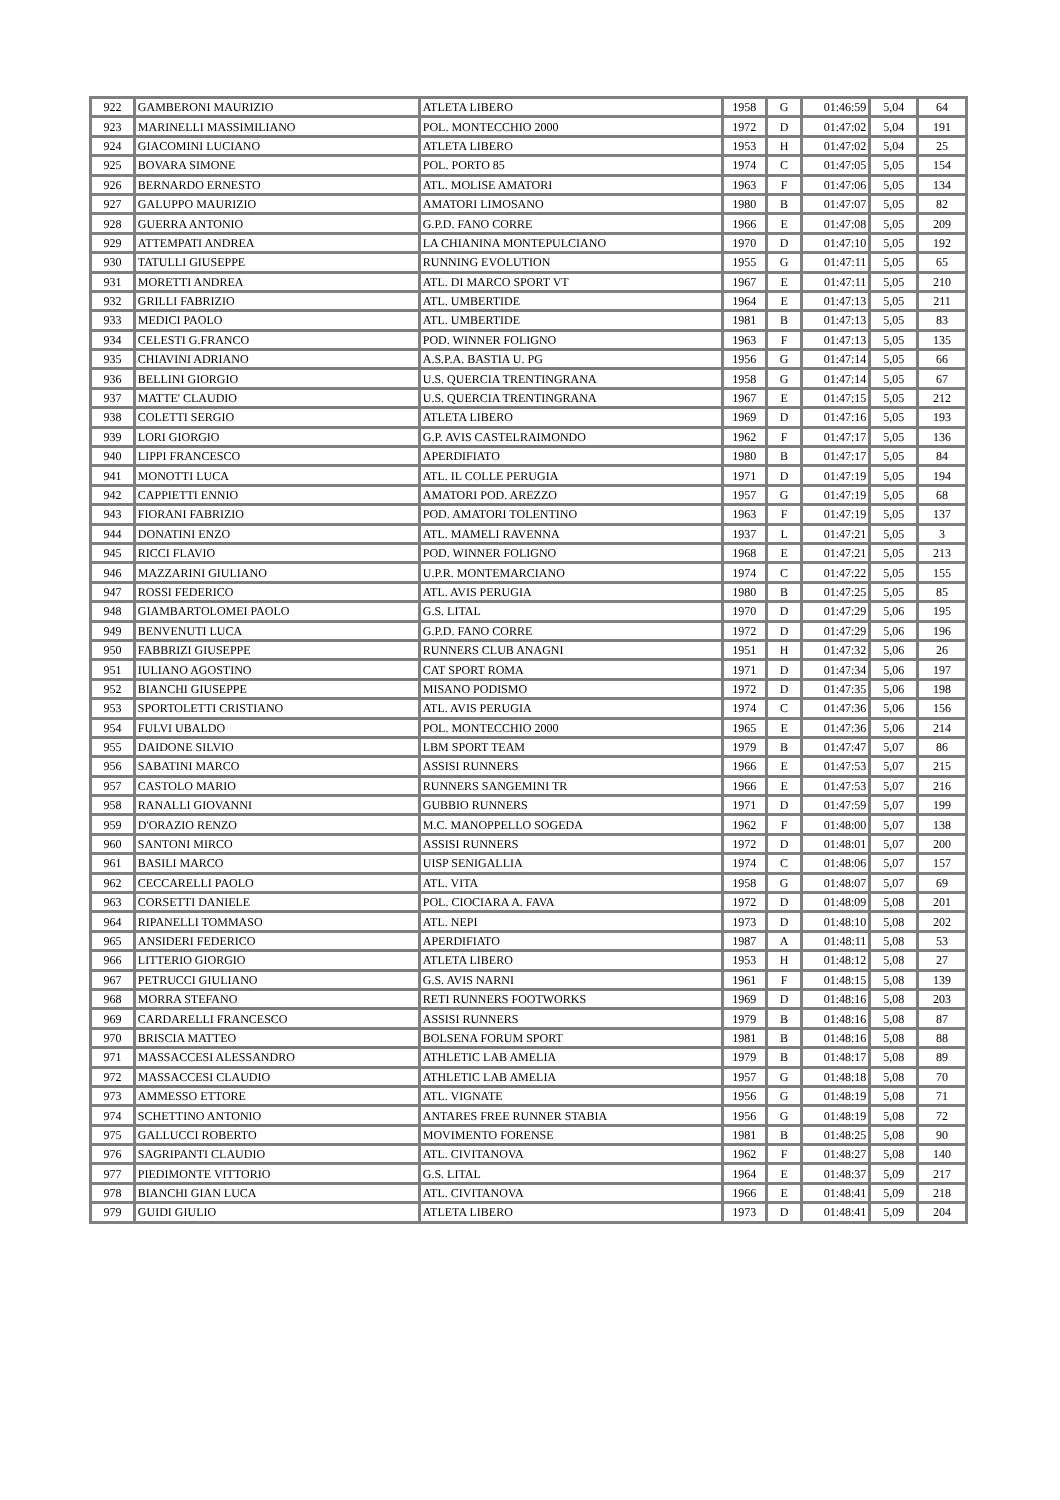| 922 | GAMBERONI MAURIZIO | ATLETA LIBERO | 1958 | G | 01:46:59 | 5,04 | 64 |
| 923 | MARINELLI MASSIMILIANO | POL. MONTECCHIO 2000 | 1972 | D | 01:47:02 | 5,04 | 191 |
| 924 | GIACOMINI LUCIANO | ATLETA LIBERO | 1953 | H | 01:47:02 | 5,04 | 25 |
| 925 | BOVARA SIMONE | POL. PORTO 85 | 1974 | C | 01:47:05 | 5,05 | 154 |
| 926 | BERNARDO ERNESTO | ATL. MOLISE AMATORI | 1963 | F | 01:47:06 | 5,05 | 134 |
| 927 | GALUPPO MAURIZIO | AMATORI LIMOSANO | 1980 | B | 01:47:07 | 5,05 | 82 |
| 928 | GUERRA ANTONIO | G.P.D. FANO CORRE | 1966 | E | 01:47:08 | 5,05 | 209 |
| 929 | ATTEMPATI ANDREA | LA CHIANINA MONTEPULCIANO | 1970 | D | 01:47:10 | 5,05 | 192 |
| 930 | TATULLI GIUSEPPE | RUNNING EVOLUTION | 1955 | G | 01:47:11 | 5,05 | 65 |
| 931 | MORETTI ANDREA | ATL. DI MARCO SPORT VT | 1967 | E | 01:47:11 | 5,05 | 210 |
| 932 | GRILLI FABRIZIO | ATL. UMBERTIDE | 1964 | E | 01:47:13 | 5,05 | 211 |
| 933 | MEDICI PAOLO | ATL. UMBERTIDE | 1981 | B | 01:47:13 | 5,05 | 83 |
| 934 | CELESTI G.FRANCO | POD. WINNER FOLIGNO | 1963 | F | 01:47:13 | 5,05 | 135 |
| 935 | CHIAVINI ADRIANO | A.S.P.A. BASTIA U. PG | 1956 | G | 01:47:14 | 5,05 | 66 |
| 936 | BELLINI GIORGIO | U.S. QUERCIA TRENTINGRANA | 1958 | G | 01:47:14 | 5,05 | 67 |
| 937 | MATTE' CLAUDIO | U.S. QUERCIA TRENTINGRANA | 1967 | E | 01:47:15 | 5,05 | 212 |
| 938 | COLETTI SERGIO | ATLETA LIBERO | 1969 | D | 01:47:16 | 5,05 | 193 |
| 939 | LORI GIORGIO | G.P. AVIS CASTELRAIMONDO | 1962 | F | 01:47:17 | 5,05 | 136 |
| 940 | LIPPI FRANCESCO | APERDIFIATO | 1980 | B | 01:47:17 | 5,05 | 84 |
| 941 | MONOTTI LUCA | ATL. IL COLLE PERUGIA | 1971 | D | 01:47:19 | 5,05 | 194 |
| 942 | CAPPIETTI ENNIO | AMATORI POD. AREZZO | 1957 | G | 01:47:19 | 5,05 | 68 |
| 943 | FIORANI FABRIZIO | POD. AMATORI TOLENTINO | 1963 | F | 01:47:19 | 5,05 | 137 |
| 944 | DONATINI ENZO | ATL. MAMELI RAVENNA | 1937 | L | 01:47:21 | 5,05 | 3 |
| 945 | RICCI FLAVIO | POD. WINNER FOLIGNO | 1968 | E | 01:47:21 | 5,05 | 213 |
| 946 | MAZZARINI GIULIANO | U.P.R. MONTEMARCIANO | 1974 | C | 01:47:22 | 5,05 | 155 |
| 947 | ROSSI FEDERICO | ATL. AVIS PERUGIA | 1980 | B | 01:47:25 | 5,05 | 85 |
| 948 | GIAMBARTOLOMEI PAOLO | G.S. LITAL | 1970 | D | 01:47:29 | 5,06 | 195 |
| 949 | BENVENUTI LUCA | G.P.D. FANO CORRE | 1972 | D | 01:47:29 | 5,06 | 196 |
| 950 | FABBRIZI GIUSEPPE | RUNNERS CLUB ANAGNI | 1951 | H | 01:47:32 | 5,06 | 26 |
| 951 | IULIANO AGOSTINO | CAT SPORT ROMA | 1971 | D | 01:47:34 | 5,06 | 197 |
| 952 | BIANCHI GIUSEPPE | MISANO PODISMO | 1972 | D | 01:47:35 | 5,06 | 198 |
| 953 | SPORTOLETTI CRISTIANO | ATL. AVIS PERUGIA | 1974 | C | 01:47:36 | 5,06 | 156 |
| 954 | FULVI UBALDO | POL. MONTECCHIO 2000 | 1965 | E | 01:47:36 | 5,06 | 214 |
| 955 | DAIDONE SILVIO | LBM SPORT TEAM | 1979 | B | 01:47:47 | 5,07 | 86 |
| 956 | SABATINI MARCO | ASSISI RUNNERS | 1966 | E | 01:47:53 | 5,07 | 215 |
| 957 | CASTOLO MARIO | RUNNERS SANGEMINI TR | 1966 | E | 01:47:53 | 5,07 | 216 |
| 958 | RANALLI GIOVANNI | GUBBIO RUNNERS | 1971 | D | 01:47:59 | 5,07 | 199 |
| 959 | D'ORAZIO RENZO | M.C. MANOPPELLO SOGEDA | 1962 | F | 01:48:00 | 5,07 | 138 |
| 960 | SANTONI MIRCO | ASSISI RUNNERS | 1972 | D | 01:48:01 | 5,07 | 200 |
| 961 | BASILI MARCO | UISP SENIGALLIA | 1974 | C | 01:48:06 | 5,07 | 157 |
| 962 | CECCARELLI PAOLO | ATL. VITA | 1958 | G | 01:48:07 | 5,07 | 69 |
| 963 | CORSETTI DANIELE | POL. CIOCIARA A. FAVA | 1972 | D | 01:48:09 | 5,08 | 201 |
| 964 | RIPANELLI TOMMASO | ATL. NEPI | 1973 | D | 01:48:10 | 5,08 | 202 |
| 965 | ANSIDERI FEDERICO | APERDIFIATO | 1987 | A | 01:48:11 | 5,08 | 53 |
| 966 | LITTERIO GIORGIO | ATLETA LIBERO | 1953 | H | 01:48:12 | 5,08 | 27 |
| 967 | PETRUCCI GIULIANO | G.S. AVIS NARNI | 1961 | F | 01:48:15 | 5,08 | 139 |
| 968 | MORRA STEFANO | RETI RUNNERS FOOTWORKS | 1969 | D | 01:48:16 | 5,08 | 203 |
| 969 | CARDARELLI FRANCESCO | ASSISI RUNNERS | 1979 | B | 01:48:16 | 5,08 | 87 |
| 970 | BRISCIA MATTEO | BOLSENA FORUM SPORT | 1981 | B | 01:48:16 | 5,08 | 88 |
| 971 | MASSACCESI ALESSANDRO | ATHLETIC LAB AMELIA | 1979 | B | 01:48:17 | 5,08 | 89 |
| 972 | MASSACCESI CLAUDIO | ATHLETIC LAB AMELIA | 1957 | G | 01:48:18 | 5,08 | 70 |
| 973 | AMMESSO ETTORE | ATL. VIGNATE | 1956 | G | 01:48:19 | 5,08 | 71 |
| 974 | SCHETTINO ANTONIO | ANTARES FREE RUNNER STABIA | 1956 | G | 01:48:19 | 5,08 | 72 |
| 975 | GALLUCCI ROBERTO | MOVIMENTO FORENSE | 1981 | B | 01:48:25 | 5,08 | 90 |
| 976 | SAGRIPANTI CLAUDIO | ATL. CIVITANOVA | 1962 | F | 01:48:27 | 5,08 | 140 |
| 977 | PIEDIMONTE VITTORIO | G.S. LITAL | 1964 | E | 01:48:37 | 5,09 | 217 |
| 978 | BIANCHI GIAN LUCA | ATL. CIVITANOVA | 1966 | E | 01:48:41 | 5,09 | 218 |
| 979 | GUIDI GIULIO | ATLETA LIBERO | 1973 | D | 01:48:41 | 5,09 | 204 |